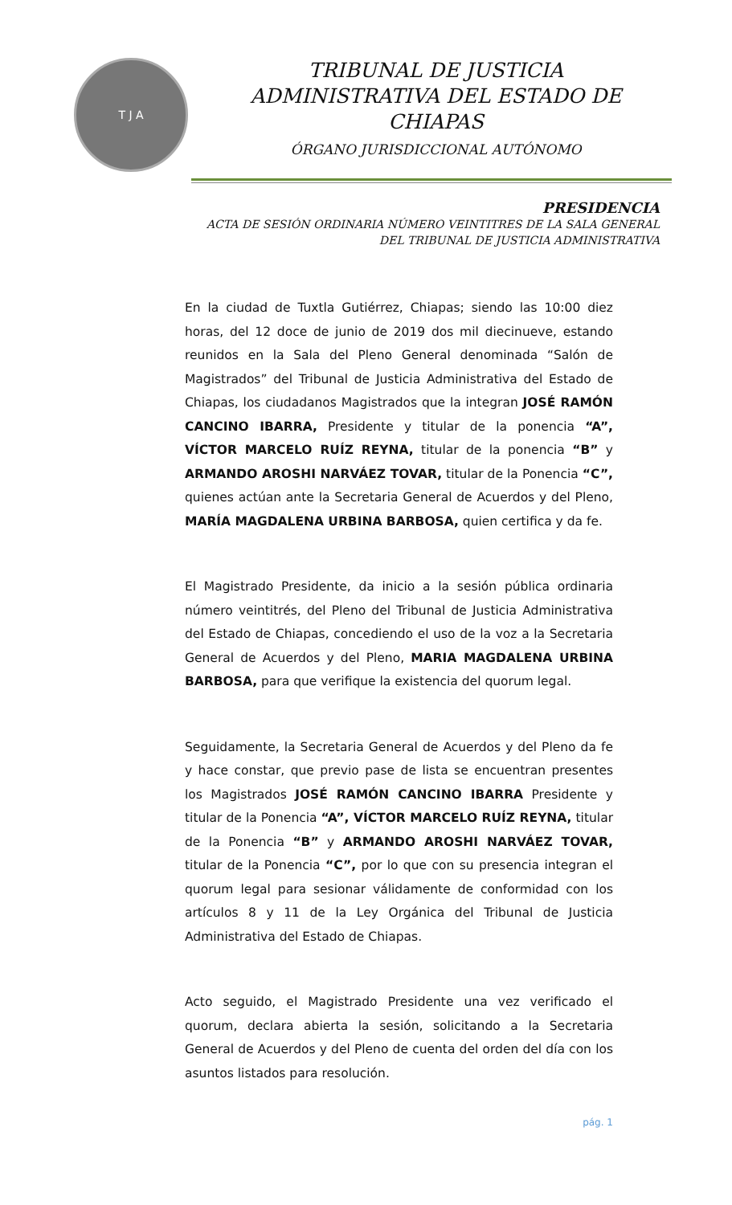T J A
TRIBUNAL DE JUSTICIA
ADMINISTRATIVA DEL ESTADO DE
CHIAPAS
ÓRGANO JURISDICCIONAL AUTÓNOMO
PRESIDENCIA
ACTA DE SESIÓN ORDINARIA NÚMERO VEINTITRES DE LA SALA GENERAL
DEL TRIBUNAL DE JUSTICIA ADMINISTRATIVA
En la ciudad de Tuxtla Gutiérrez, Chiapas; siendo las 10:00 diez horas, del 12 doce de junio de 2019 dos mil diecinueve, estando reunidos en la Sala del Pleno General denominada “Salón de Magistrados” del Tribunal de Justicia Administrativa del Estado de Chiapas, los ciudadanos Magistrados que la integran JOSÉ RAMÓN CANCINO IBARRA, Presidente y titular de la ponencia “A”, VÍCTOR MARCELO RUÍZ REYNA, titular de la ponencia “B” y ARMANDO AROSHI NARVÁEZ TOVAR, titular de la Ponencia “C”, quienes actúan ante la Secretaria General de Acuerdos y del Pleno, MARÍA MAGDALENA URBINA BARBOSA, quien certifica y da fe.
El Magistrado Presidente, da inicio a la sesión pública ordinaria número veintitrés, del Pleno del Tribunal de Justicia Administrativa del Estado de Chiapas, concediendo el uso de la voz a la Secretaria General de Acuerdos y del Pleno, MARIA MAGDALENA URBINA BARBOSA, para que verifique la existencia del quorum legal.
Seguidamente, la Secretaria General de Acuerdos y del Pleno da fe y hace constar, que previo pase de lista se encuentran presentes los Magistrados JOSÉ RAMÓN CANCINO IBARRA Presidente y titular de la Ponencia “A”, VÍCTOR MARCELO RUÍZ REYNA, titular de la Ponencia “B” y ARMANDO AROSHI NARVÁEZ TOVAR, titular de la Ponencia “C”, por lo que con su presencia integran el quorum legal para sesionar válidamente de conformidad con los artículos 8 y 11 de la Ley Orgánica del Tribunal de Justicia Administrativa del Estado de Chiapas.
Acto seguido, el Magistrado Presidente una vez verificado el quorum, declara abierta la sesión, solicitando a la Secretaria General de Acuerdos y del Pleno de cuenta del orden del día con los asuntos listados para resolución.
pág. 1